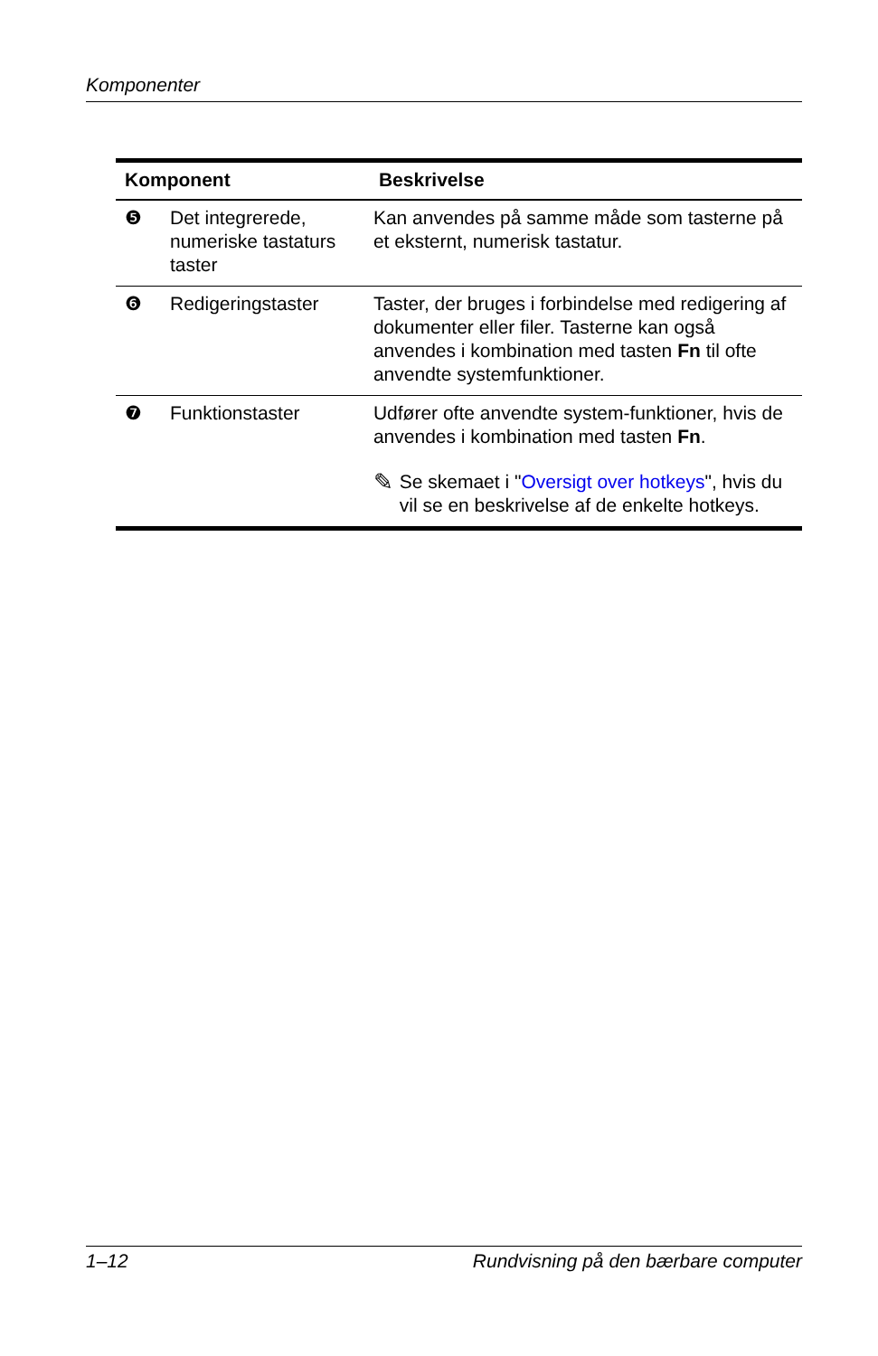Komponenter
| Komponent | | Beskrivelse |
| --- | --- | --- |
| ❺ | Det integrerede, numeriske tastaturs taster | Kan anvendes på samme måde som tasterne på et eksternt, numerisk tastatur. |
| ❻ | Redigeringstaster | Taster, der bruges i forbindelse med redigering af dokumenter eller filer. Tasterne kan også anvendes i kombination med tasten Fn til ofte anvendte systemfunktioner. |
| ❼ | Funktionstaster | Udfører ofte anvendte system-funktioner, hvis de anvendes i kombination med tasten Fn . ✎ Se skemaet i " Oversigt over hotkeys ", hvis du vil se en beskrivelse af de enkelte hotkeys. |
1–12 Rundvisning på den bærbare computer